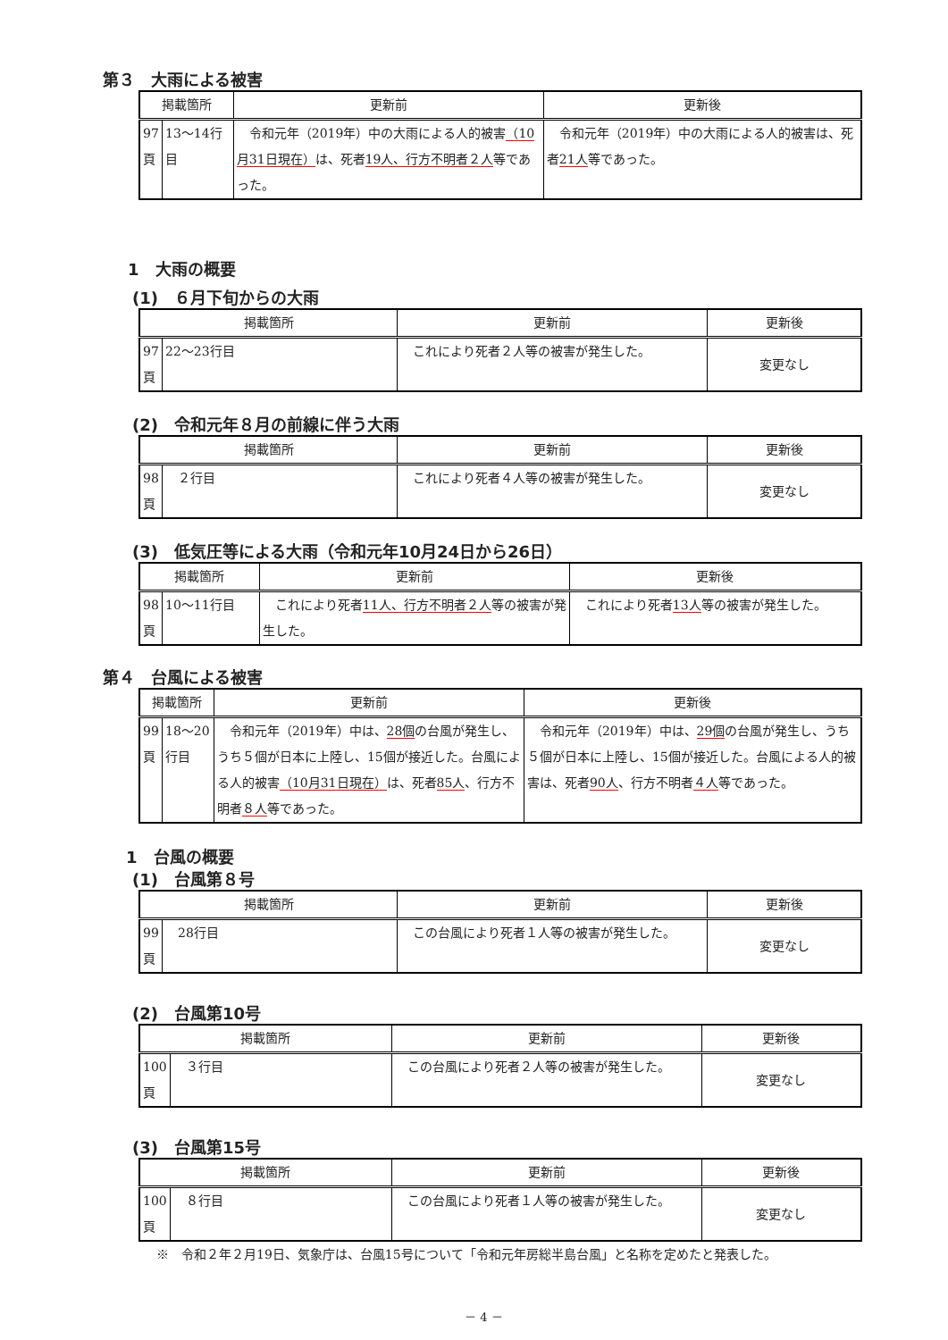第３　大雨による被害
| 掲載箇所 | | 更新前 | 更新後 |
| --- | --- | --- | --- |
| 97 頁 | 13〜14行目 | 令和元年（2019年）中の大雨による人的被害 （10月31日現在） は、死者 19人、行方不明者２人 等であった。 | 令和元年（2019年）中の大雨による人的被害は、死者 21人 等であった。 |
1　大雨の概要
(1)　６月下旬からの大雨
| 掲載箇所 | | 更新前 | 更新後 |
| --- | --- | --- | --- |
| 97 頁 | 22〜23行目 | これにより死者２人等の被害が発生した。 | 変更なし |
(2)　令和元年８月の前線に伴う大雨
| 掲載箇所 | | 更新前 | 更新後 |
| --- | --- | --- | --- |
| 98 頁 | ２行目 | これにより死者４人等の被害が発生した。 | 変更なし |
(3)　低気圧等による大雨（令和元年10月24日から26日）
| 掲載箇所 | | 更新前 | 更新後 |
| --- | --- | --- | --- |
| 98 頁 | 10〜11行目 | これにより死者 11人、行方不明者２人 等の被害が発生した。 | これにより死者 13人 等の被害が発生した。 |
第４　台風による被害
| 掲載箇所 | | 更新前 | 更新後 |
| --- | --- | --- | --- |
| 99 頁 | 18〜20行目 | 令和元年（2019年）中は、 28個 の台風が発生し、うち５個が日本に上陸し、15個が接近した。台風による人的被害 （10月31日現在） は、死者 85人 、行方不明者 ８人 等であった。 | 令和元年（2019年）中は、 29個 の台風が発生し、うち５個が日本に上陸し、15個が接近した。台風による人的被害は、死者 90人 、行方不明者 ４人 等であった。 |
1　台風の概要
(1)　台風第８号
| 掲載箇所 | | 更新前 | 更新後 |
| --- | --- | --- | --- |
| 99 頁 | 28行目 | この台風により死者１人等の被害が発生した。 | 変更なし |
(2)　台風第10号
| 掲載箇所 | | 更新前 | 更新後 |
| --- | --- | --- | --- |
| 100 頁 | ３行目 | この台風により死者２人等の被害が発生した。 | 変更なし |
(3)　台風第15号
| 掲載箇所 | | 更新前 | 更新後 |
| --- | --- | --- | --- |
| 100 頁 | ８行目 | この台風により死者１人等の被害が発生した。 | 変更なし |
※　令和２年２月19日、気象庁は、台風15号について「令和元年房総半島台風」と名称を定めたと発表した。
－ 4 －